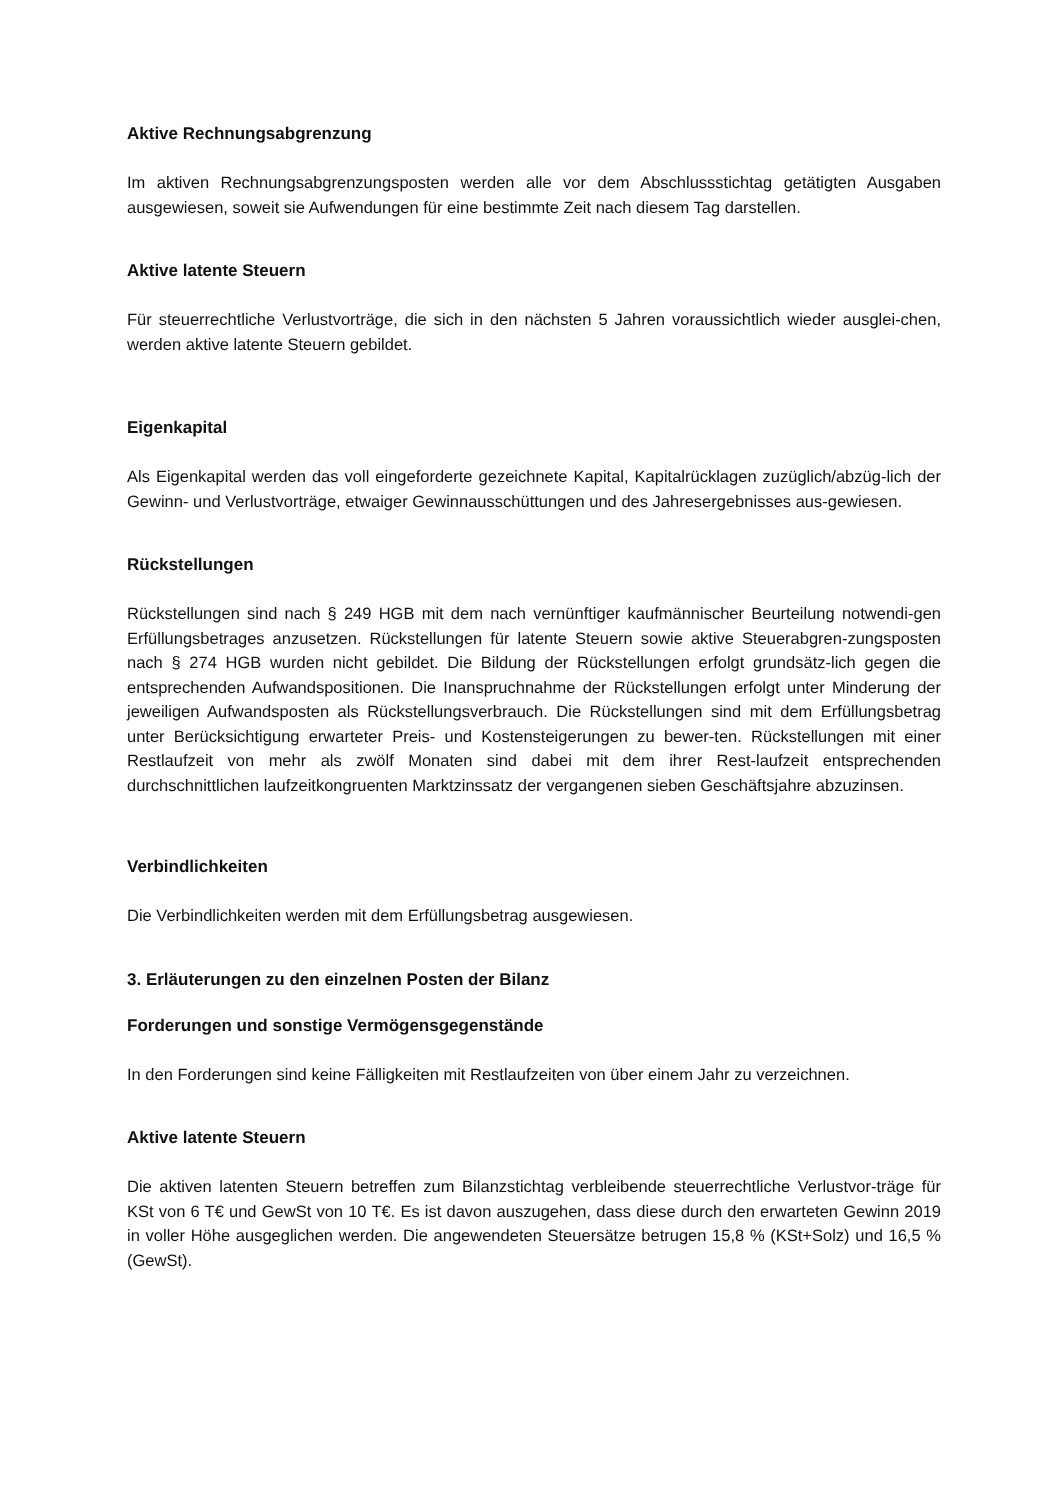Aktive Rechnungsabgrenzung
Im aktiven Rechnungsabgrenzungsposten werden alle vor dem Abschlussstichtag getätigten Ausgaben ausgewiesen, soweit sie Aufwendungen für eine bestimmte Zeit nach diesem Tag darstellen.
Aktive latente Steuern
Für steuerrechtliche Verlustvorträge, die sich in den nächsten 5 Jahren voraussichtlich wieder ausglei-chen, werden aktive latente Steuern gebildet.
Eigenkapital
Als Eigenkapital werden das voll eingeforderte gezeichnete Kapital, Kapitalrücklagen zuzüglich/abzüg-lich der Gewinn- und Verlustvorträge, etwaiger Gewinnausschüttungen und des Jahresergebnisses aus-gewiesen.
Rückstellungen
Rückstellungen sind nach § 249 HGB mit dem nach vernünftiger kaufmännischer Beurteilung notwendi-gen Erfüllungsbetrages anzusetzen. Rückstellungen für latente Steuern sowie aktive Steuerabgren-zungsposten nach § 274 HGB wurden nicht gebildet. Die Bildung der Rückstellungen erfolgt grundsätz-lich gegen die entsprechenden Aufwandspositionen. Die Inanspruchnahme der Rückstellungen erfolgt unter Minderung der jeweiligen Aufwandsposten als Rückstellungsverbrauch. Die Rückstellungen sind mit dem Erfüllungsbetrag unter Berücksichtigung erwarteter Preis- und Kostensteigerungen zu bewer-ten. Rückstellungen mit einer Restlaufzeit von mehr als zwölf Monaten sind dabei mit dem ihrer Rest-laufzeit entsprechenden durchschnittlichen laufzeitkongruenten Marktzinssatz der vergangenen sieben Geschäftsjahre abzuzinsen.
Verbindlichkeiten
Die Verbindlichkeiten werden mit dem Erfüllungsbetrag ausgewiesen.
3. Erläuterungen zu den einzelnen Posten der Bilanz
Forderungen und sonstige Vermögensgegenstände
In den Forderungen sind keine Fälligkeiten mit Restlaufzeiten von über einem Jahr zu verzeichnen.
Aktive latente Steuern
Die aktiven latenten Steuern betreffen zum Bilanzstichtag verbleibende steuerrechtliche Verlustvor-träge für KSt von 6 T€ und GewSt von 10 T€. Es ist davon auszugehen, dass diese durch den erwarteten Gewinn 2019 in voller Höhe ausgeglichen werden. Die angewendeten Steuersätze betrugen 15,8 % (KSt+Solz) und 16,5 % (GewSt).